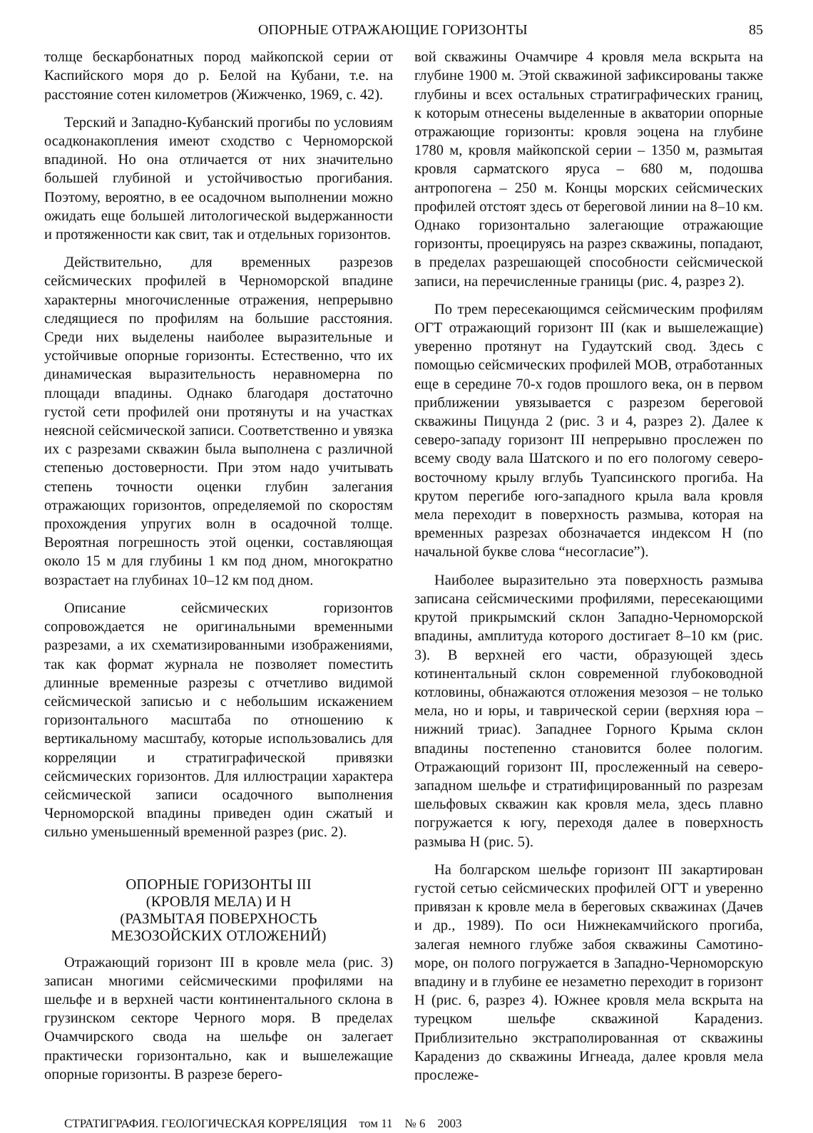ОПОРНЫЕ ОТРАЖАЮЩИЕ ГОРИЗОНТЫ 85
толще бескарбонатных пород майкопской серии от Каспийского моря до р. Белой на Кубани, т.е. на расстояние сотен километров (Жижченко, 1969, с. 42).
Терский и Западно-Кубанский прогибы по условиям осадконакопления имеют сходство с Черноморской впадиной. Но она отличается от них значительно большей глубиной и устойчивостью прогибания. Поэтому, вероятно, в ее осадочном выполнении можно ожидать еще большей литологической выдержанности и протяженности как свит, так и отдельных горизонтов.
Действительно, для временных разрезов сейсмических профилей в Черноморской впадине характерны многочисленные отражения, непрерывно следящиеся по профилям на большие расстояния. Среди них выделены наиболее выразительные и устойчивые опорные горизонты. Естественно, что их динамическая выразительность неравномерна по площади впадины. Однако благодаря достаточно густой сети профилей они протянуты и на участках неясной сейсмической записи. Соответственно и увязка их с разрезами скважин была выполнена с различной степенью достоверности. При этом надо учитывать степень точности оценки глубин залегания отражающих горизонтов, определяемой по скоростям прохождения упругих волн в осадочной толще. Вероятная погрешность этой оценки, составляющая около 15 м для глубины 1 км под дном, многократно возрастает на глубинах 10–12 км под дном.
Описание сейсмических горизонтов сопровождается не оригинальными временными разрезами, а их схематизированными изображениями, так как формат журнала не позволяет поместить длинные временные разрезы с отчетливо видимой сейсмической записью и с небольшим искажением горизонтального масштаба по отношению к вертикальному масштабу, которые использовались для корреляции и стратиграфической привязки сейсмических горизонтов. Для иллюстрации характера сейсмической записи осадочного выполнения Черноморской впадины приведен один сжатый и сильно уменьшенный временной разрез (рис. 2).
ОПОРНЫЕ ГОРИЗОНТЫ III
(КРОВЛЯ МЕЛА) И Н
(РАЗМЫТАЯ ПОВЕРХНОСТЬ
МЕЗОЗОЙСКИХ ОТЛОЖЕНИЙ)
Отражающий горизонт III в кровле мела (рис. 3) записан многими сейсмическими профилями на шельфе и в верхней части континентального склона в грузинском секторе Черного моря. В пределах Очамчирского свода на шельфе он залегает практически горизонтально, как и вышележащие опорные горизонты. В разрезе берего-
вой скважины Очамчире 4 кровля мела вскрыта на глубине 1900 м. Этой скважиной зафиксированы также глубины и всех остальных стратиграфических границ, к которым отнесены выделенные в акватории опорные отражающие горизонты: кровля эоцена на глубине 1780 м, кровля майкопской серии – 1350 м, размытая кровля сарматского яруса – 680 м, подошва антропогена – 250 м. Концы морских сейсмических профилей отстоят здесь от береговой линии на 8–10 км. Однако горизонтально залегающие отражающие горизонты, проецируясь на разрез скважины, попадают, в пределах разрешающей способности сейсмической записи, на перечисленные границы (рис. 4, разрез 2).
По трем пересекающимся сейсмическим профилям ОГТ отражающий горизонт III (как и вышележащие) уверенно протянут на Гудаутский свод. Здесь с помощью сейсмических профилей МОВ, отработанных еще в середине 70-х годов прошлого века, он в первом приближении увязывается с разрезом береговой скважины Пицунда 2 (рис. 3 и 4, разрез 2). Далее к северо-западу горизонт III непрерывно прослежен по всему своду вала Шатского и по его пологому северо-восточному крылу вглубь Туапсинского прогиба. На крутом перегибе юго-западного крыла вала кровля мела переходит в поверхность размыва, которая на временных разрезах обозначается индексом Н (по начальной букве слова “несогласие”).
Наиболее выразительно эта поверхность размыва записана сейсмическими профилями, пересекающими крутой прикрымский склон Западно-Черноморской впадины, амплитуда которого достигает 8–10 км (рис. 3). В верхней его части, образующей здесь котинентальный склон современной глубоководной котловины, обнажаются отложения мезозоя – не только мела, но и юры, и таврической серии (верхняя юра – нижний триас). Западнее Горного Крыма склон впадины постепенно становится более пологим. Отражающий горизонт III, прослеженный на северо-западном шельфе и стратифицированный по разрезам шельфовых скважин как кровля мела, здесь плавно погружается к югу, переходя далее в поверхность размыва Н (рис. 5).
На болгарском шельфе горизонт III закартирован густой сетью сейсмических профилей ОГТ и уверенно привязан к кровле мела в береговых скважинах (Дачев и др., 1989). По оси Нижнекамчийского прогиба, залегая немного глубже забоя скважины Самотино-море, он полого погружается в Западно-Черноморскую впадину и в глубине ее незаметно переходит в горизонт Н (рис. 6, разрез 4). Южнее кровля мела вскрыта на турецком шельфе скважиной Карадениз. Приблизительно экстраполированная от скважины Карадениз до скважины Игнеада, далее кровля мела прослеже-
СТРАТИГРАФИЯ. ГЕОЛОГИЧЕСКАЯ КОРРЕЛЯЦИЯ том 11 № 6 2003